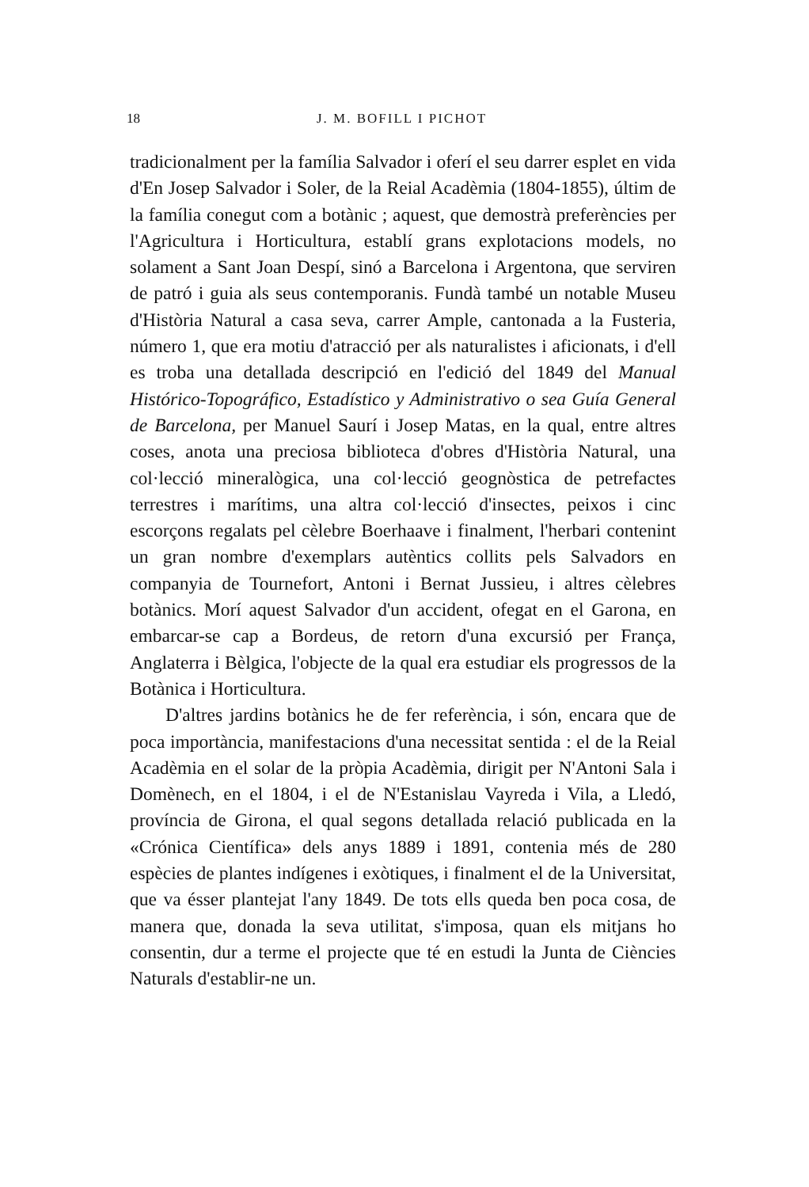18 J. M. BOFILL I PICHOT
tradicionalment per la família Salvador i oferí el seu darrer esplet en vida d'En Josep Salvador i Soler, de la Reial Acadèmia (1804-1855), últim de la família conegut com a botànic ; aquest, que demostrà preferències per l'Agricultura i Horticultura, establí grans explotacions models, no solament a Sant Joan Despí, sinó a Barcelona i Argentona, que serviren de patró i guia als seus contemporanis. Fundà també un notable Museu d'Història Natural a casa seva, carrer Ample, cantonada a la Fusteria, número 1, que era motiu d'atracció per als naturalistes i aficionats, i d'ell es troba una detallada descripció en l'edició del 1849 del Manual Histórico-Topográfico, Estadístico y Administrativo o sea Guía General de Barcelona, per Manuel Saurí i Josep Matas, en la qual, entre altres coses, anota una preciosa biblioteca d'obres d'Història Natural, una col·lecció mineralògica, una col·lecció geognòstica de petrefactes terrestres i marítims, una altra col·lecció d'insectes, peixos i cinc escorçons regalats pel cèlebre Boerhaave i finalment, l'herbari contenint un gran nombre d'exemplars autèntics collits pels Salvadors en companyia de Tournefort, Antoni i Bernat Jussieu, i altres cèlebres botànics. Morí aquest Salvador d'un accident, ofegat en el Garona, en embarcar-se cap a Bordeus, de retorn d'una excursió per França, Anglaterra i Bèlgica, l'objecte de la qual era estudiar els progressos de la Botànica i Horticultura.
D'altres jardins botànics he de fer referència, i són, encara que de poca importància, manifestacions d'una necessitat sentida : el de la Reial Acadèmia en el solar de la pròpia Acadèmia, dirigit per N'Antoni Sala i Domènech, en el 1804, i el de N'Estanislau Vayreda i Vila, a Lledó, província de Girona, el qual segons detallada relació publicada en la «Crónica Científica» dels anys 1889 i 1891, contenia més de 280 espècies de plantes indígenes i exòtiques, i finalment el de la Universitat, que va ésser plantejat l'any 1849. De tots ells queda ben poca cosa, de manera que, donada la seva utilitat, s'imposa, quan els mitjans ho consentin, dur a terme el projecte que té en estudi la Junta de Ciències Naturals d'establir-ne un.